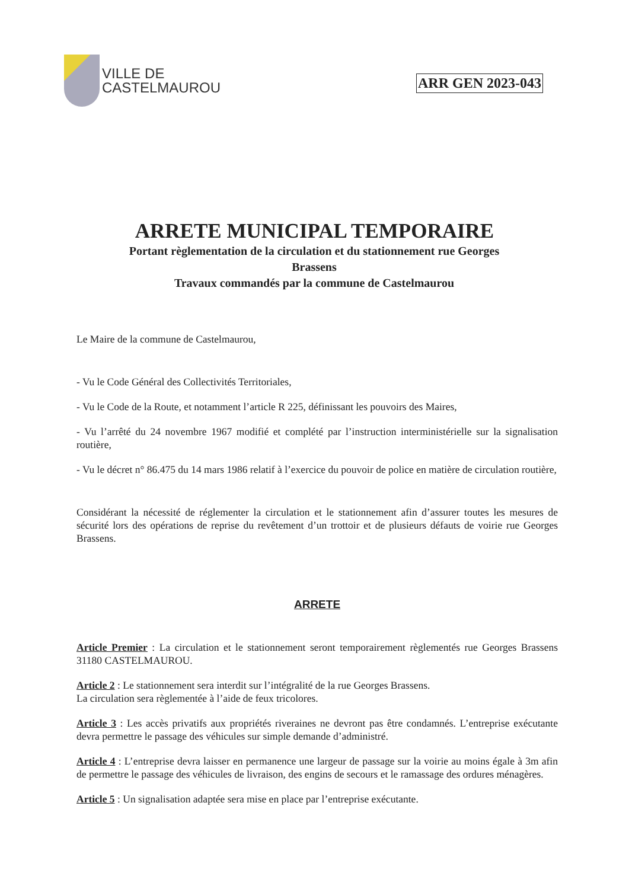VILLE DE
CASTELMAUROU
ARR GEN 2023-043
ARRETE MUNICIPAL TEMPORAIRE
Portant règlementation de la circulation et du stationnement rue Georges Brassens
Travaux commandés par la commune de Castelmaurou
Le Maire de la commune de Castelmaurou,
- Vu le Code Général des Collectivités Territoriales,
- Vu le Code de la Route, et notamment l’article R 225, définissant les pouvoirs des Maires,
- Vu l’arrêté du 24 novembre 1967 modifié et complété par l’instruction interministérielle sur la signalisation routière,
- Vu le décret n° 86.475 du 14 mars 1986 relatif à l’exercice du pouvoir de police en matière de circulation routière,
Considérant la nécessité de réglementer la circulation et le stationnement afin d’assurer toutes les mesures de sécurité lors des opérations de reprise du revêtement d’un trottoir et de plusieurs défauts de voirie rue Georges Brassens.
ARRETE
Article Premier : La circulation et le stationnement seront temporairement règlementés rue Georges Brassens 31180 CASTELMAUROU.
Article 2 : Le stationnement sera interdit sur l’intégralité de la rue Georges Brassens.
La circulation sera règlementée à l’aide de feux tricolores.
Article 3 : Les accès privatifs aux propriétés riveraines ne devront pas être condamnés. L’entreprise exécutante devra permettre le passage des véhicules sur simple demande d’administré.
Article 4 : L’entreprise devra laisser en permanence une largeur de passage sur la voirie au moins égale à 3m afin de permettre le passage des véhicules de livraison, des engins de secours et le ramassage des ordures ménagères.
Article 5 : Un signalisation adaptée sera mise en place par l’entreprise exécutante.